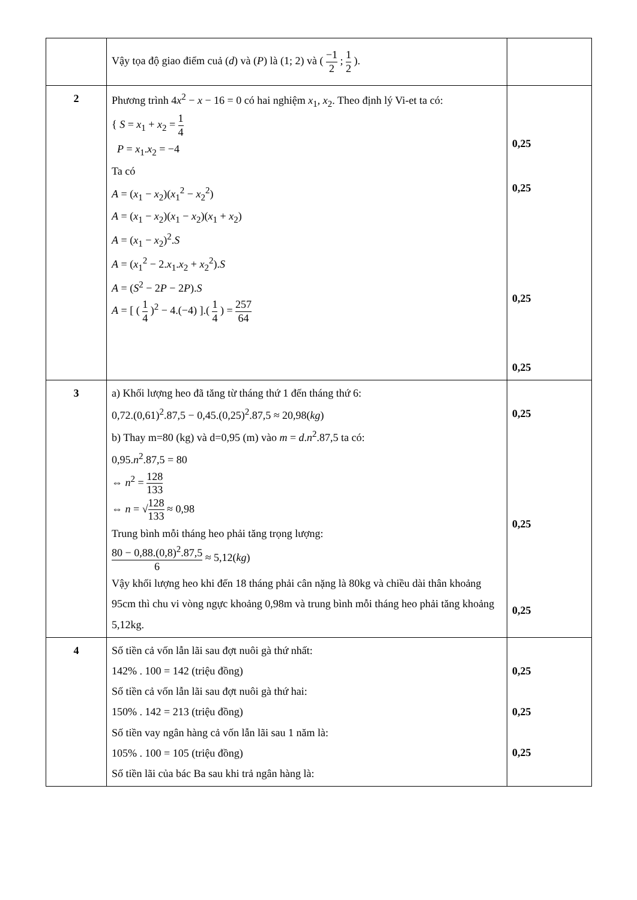| | Vậy tọa độ giao điểm cuả ( d ) và ( P ) là (1; 2) và ( −1 2 ; 1 2 ). | |
| 2 | Phương trình 4 x<sup>2</sup> − x − 16 = 0 có hai nghiệm x<sub>1</sub>, x<sub>2</sub>. Theo định lý Vi-et ta có: { S = x<sub>1</sub> + x<sub>2</sub> = 1 4 P = x<sub>1</sub>. x<sub>2</sub> = −4 Ta có A = ( x<sub>1</sub> − x<sub>2</sub>)( x<sub>1</sub><sup>2</sup> − x<sub>2</sub><sup>2</sup>) A = ( x<sub>1</sub> − x<sub>2</sub>)( x<sub>1</sub> − x<sub>2</sub>)( x<sub>1</sub> + x<sub>2</sub>) A = ( x<sub>1</sub> − x<sub>2</sub>)<sup>2</sup>. S A = ( x<sub>1</sub><sup>2</sup> − 2. x<sub>1</sub>. x<sub>2</sub> + x<sub>2</sub><sup>2</sup>). S A = ( S<sup>2</sup> − 2 P − 2 P ). S A = [ ( 1 4 )<sup>2</sup> − 4.(−4) ].( 1 4 ) = 257 64 | 0,25 0,25 0,25 0,25 |
| 3 | a) Khối lượng heo đã tăng từ tháng thứ 1 đến tháng thứ 6: 0,72.(0,61)<sup>2</sup>.87,5 − 0,45.(0,25)<sup>2</sup>.87,5 ≈ 20,98( kg ) b) Thay m=80 (kg) và d=0,95 (m) vào m = d . n<sup>2</sup>.87,5 ta có: 0,95. n<sup>2</sup>.87,5 = 80 ⇔ n<sup>2</sup> = 128 133 ⇔ n = √ 128 133 ≈ 0,98 Trung bình mỗi tháng heo phải tăng trọng lượng: 80 − 0,88.(0,8)<sup>2</sup>.87,5 6 ≈ 5,12( kg ) Vậy khối lượng heo khi đến 18 tháng phải cân nặng là 80kg và chiều dài thân khoảng 95cm thì chu vi vòng ngực khoảng 0,98m và trung bình mỗi tháng heo phải tăng khoảng 5,12kg. | 0,25 0,25 0,25 |
| 4 | Số tiền cả vốn lẫn lãi sau đợt nuôi gà thứ nhất: 142% . 100 = 142 (triệu đồng) Số tiền cả vốn lẫn lãi sau đợt nuôi gà thứ hai: 150% . 142 = 213 (triệu đồng) Số tiền vay ngân hàng cả vốn lẫn lãi sau 1 năm là: 105% . 100 = 105 (triệu đồng) Số tiền lãi của bác Ba sau khi trả ngân hàng là: | 0,25 0,25 0,25 |